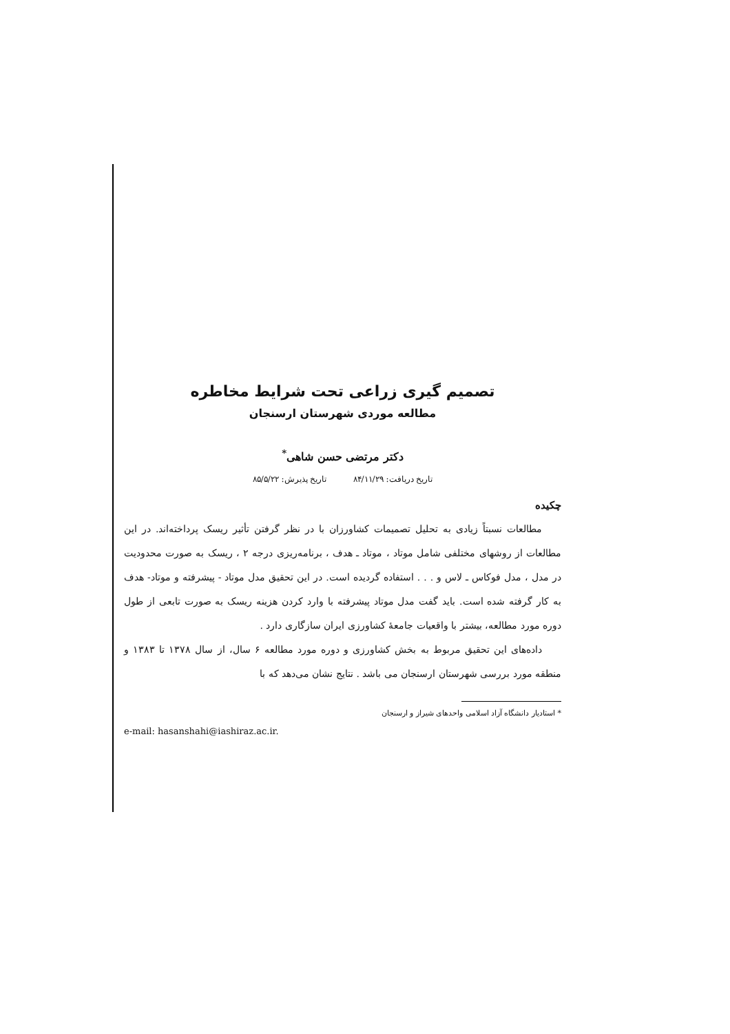تصمیم گیری زراعی تحت شرایط مخاطره
مطالعه موردی شهرستان ارسنجان
دکتر مرتضی حسن شاهی<sup>*</sup>
تاریخ دریافت: ۸۴/۱۱/۲۹ تاریخ پذیرش: ۸۵/۵/۲۲
چکیده
مطالعات نسبتاً زیادی به تحلیل تصمیمات کشاورزان با در نظر گرفتن تأثیر ریسک پرداخته‌اند. در این مطالعات از روشهای مختلفی شامل موتاد ، موتاد ـ هدف ، برنامه‌ریزی درجه ۲ ، ریسک به صورت محدودیت در مدل ، مدل فوکاس ـ لاس و . . . استفاده گردیده است. در این تحقیق مدل موتاد - پیشرفته و موتاد- هدف به کار گرفته شده است. باید گفت مدل موتاد پیشرفته با وارد کردن هزینه ریسک به صورت تابعی از طول دوره مورد مطالعه، بیشتر با واقعیات جامعهٔ کشاورزی ایران سازگاری دارد .
داده‌های این تحقیق مربوط به بخش کشاورزی و دوره مورد مطالعه ۶ سال، از سال ۱۳۷۸ تا ۱۳۸۳ و منطقه مورد بررسی شهرستان ارسنجان می باشد . نتایج نشان می‌دهد که با
* استادیار دانشگاه آزاد اسلامی واحدهای شیراز و ارسنجان
e-mail: hasanshahi@iashiraz.ac.ir.